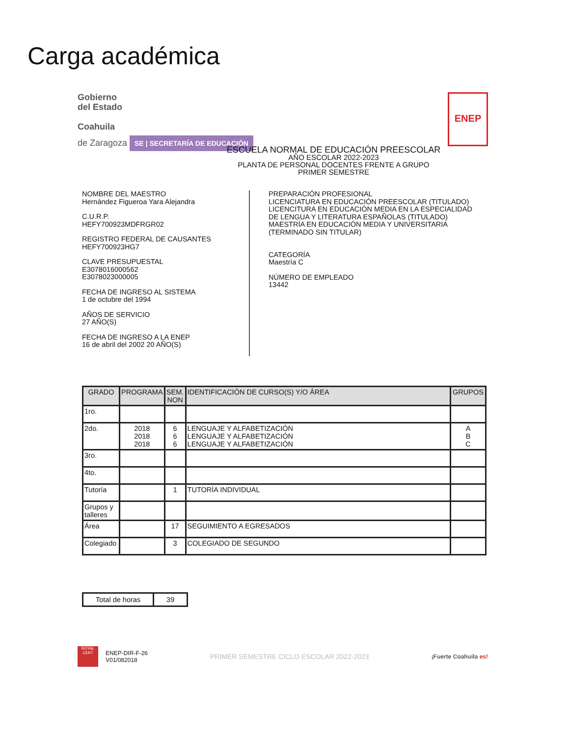Carga académica
Gobierno
del Estado
Coahuila
de Zaragoza SE | SECRETARÍA DE EDUCACIÓN
ENEP
ESCUELA NORMAL DE EDUCACIÓN PREESCOLAR
AÑO ESCOLAR 2022-2023
PLANTA DE PERSONAL DOCENTES FRENTE A GRUPO
PRIMER SEMESTRE
NOMBRE DEL MAESTRO
Hernández Figueroa Yara Alejandra
C.U.R.P.
HEFY700923MDFRGR02
REGISTRO FEDERAL DE CAUSANTES
HEFY700923HG7
CLAVE PRESUPUESTAL
E3078016000562
E3078023000005
FECHA DE INGRESO AL SISTEMA
1 de octubre del 1994
AÑOS DE SERVICIO
27 AÑO(S)
FECHA DE INGRESO A LA ENEP
16 de abril del 2002 20 AÑO(S)
PREPARACIÓN PROFESIONAL
LICENCIATURA EN EDUCACIÓN PREESCOLAR (TITULADO)
LICENCITURA EN EDUCACIÓN MEDIA EN LA ESPECIALIDAD
DE LENGUA Y LITERATURA ESPAÑOLAS (TITULADO)
MAESTRÍA EN EDUCACIÓN MEDIA Y UNIVERSITARIA
(TERMINADO SIN TITULAR)
CATEGORÍA
Maestría C
NÚMERO DE EMPLEADO
13442
| GRADO | PROGRAMA | SEM. NON | IDENTIFICACIÓN DE CURSO(S) Y/O ÁREA | GRUPOS |
| --- | --- | --- | --- | --- |
| 1ro. | | | | |
| 2do. | 2018 2018 2018 | 6 6 6 | LENGUAJE Y ALFABETIZACIÓN LENGUAJE Y ALFABETIZACIÓN LENGUAJE Y ALFABETIZACIÓN | A B C |
| 3ro. | | | | |
| 4to. | | | | |
| Tutoría | | 1 | TUTORÍA INDIVIDUAL | |
| Grupos y talleres | | | | |
| Área | | 17 | SEGUIMIENTO A EGRESADOS | |
| Colegiado | | 3 | COLEGIADO DE SEGUNDO | |
| Total de horas | 39 |
ROYAL CERT
ENEP-DIR-F-26
V01/082018
PRIMER SEMESTRE CICLO ESCOLAR 2022-2023
¡Fuerte Coahuila es!